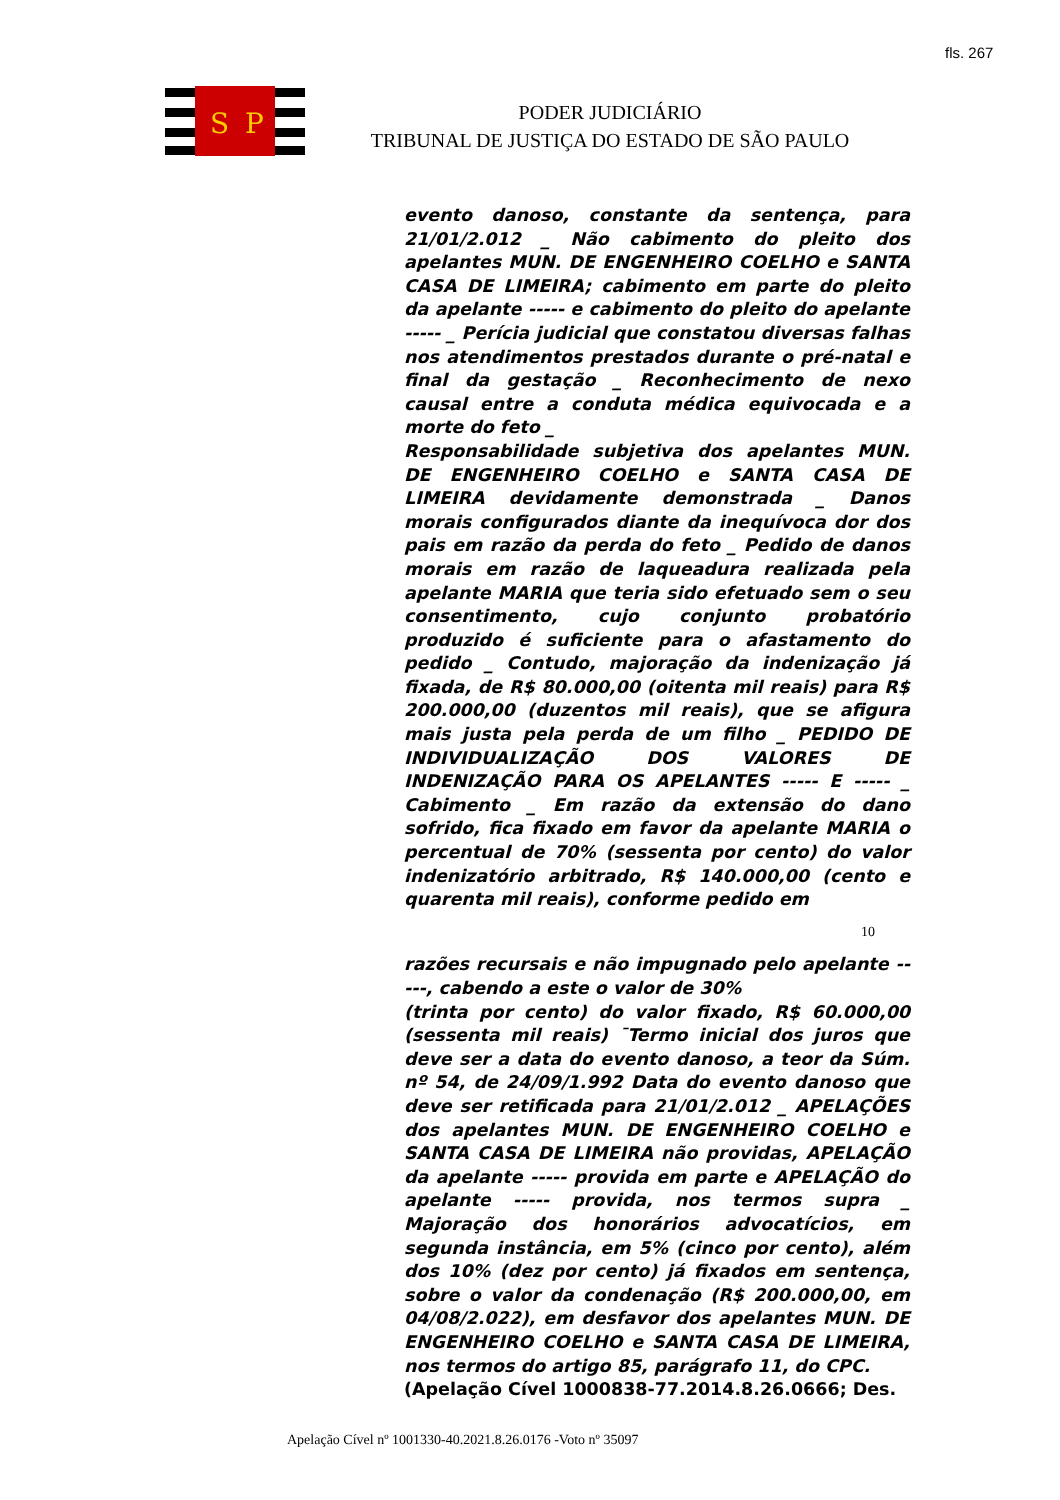fls. 267
S
P
PODER JUDICIÁRIO
TRIBUNAL DE JUSTIÇA DO ESTADO DE SÃO PAULO
evento danoso, constante da sentença, para 21/01/2.012 _ Não cabimento do pleito dos apelantes MUN. DE ENGENHEIRO COELHO e SANTA CASA DE LIMEIRA; cabimento em parte do pleito da apelante ----- e cabimento do pleito do apelante ----- _ Perícia judicial que constatou diversas falhas nos atendimentos prestados durante o pré-natal e final da gestação _ Reconhecimento de nexo causal entre a conduta médica equivocada e a morte do feto _
Responsabilidade subjetiva dos apelantes MUN. DE ENGENHEIRO COELHO e SANTA CASA DE LIMEIRA devidamente demonstrada _ Danos morais configurados diante da inequívoca dor dos pais em razão da perda do feto _ Pedido de danos morais em razão de laqueadura realizada pela apelante MARIA que teria sido efetuado sem o seu consentimento, cujo conjunto probatório produzido é suficiente para o afastamento do pedido _ Contudo, majoração da indenização já fixada, de R$ 80.000,00 (oitenta mil reais) para R$ 200.000,00 (duzentos mil reais), que se afigura mais justa pela perda de um filho _ PEDIDO DE INDIVIDUALIZAÇÃO DOS VALORES DE INDENIZAÇÃO PARA OS APELANTES ----- E ----- _ Cabimento _ Em razão da extensão do dano sofrido, fica fixado em favor da apelante MARIA o percentual de 70% (sessenta por cento) do valor indenizatório arbitrado, R$ 140.000,00 (cento e quarenta mil reais), conforme pedido em
10
razões recursais e não impugnado pelo apelante -----, cabendo a este o valor de 30%
(trinta por cento) do valor fixado, R$ 60.000,00 (sessenta mil reais) ¯Termo inicial dos juros que deve ser a data do evento danoso, a teor da Súm. nº 54, de 24/09/1.992 Data do evento danoso que deve ser retificada para 21/01/2.012 _ APELAÇÕES dos apelantes MUN. DE ENGENHEIRO COELHO e SANTA CASA DE LIMEIRA não providas, APELAÇÃO da apelante ----- provida em parte e APELAÇÃO do apelante ----- provida, nos termos supra _ Majoração dos honorários advocatícios, em segunda instância, em 5% (cinco por cento), além dos 10% (dez por cento) já fixados em sentença, sobre o valor da condenação (R$ 200.000,00, em 04/08/2.022), em desfavor dos apelantes MUN. DE ENGENHEIRO COELHO e SANTA CASA DE LIMEIRA, nos termos do artigo 85, parágrafo 11, do CPC.
(Apelação Cível 1000838-77.2014.8.26.0666; Des.
Apelação Cível nº 1001330-40.2021.8.26.0176 -Voto nº 35097